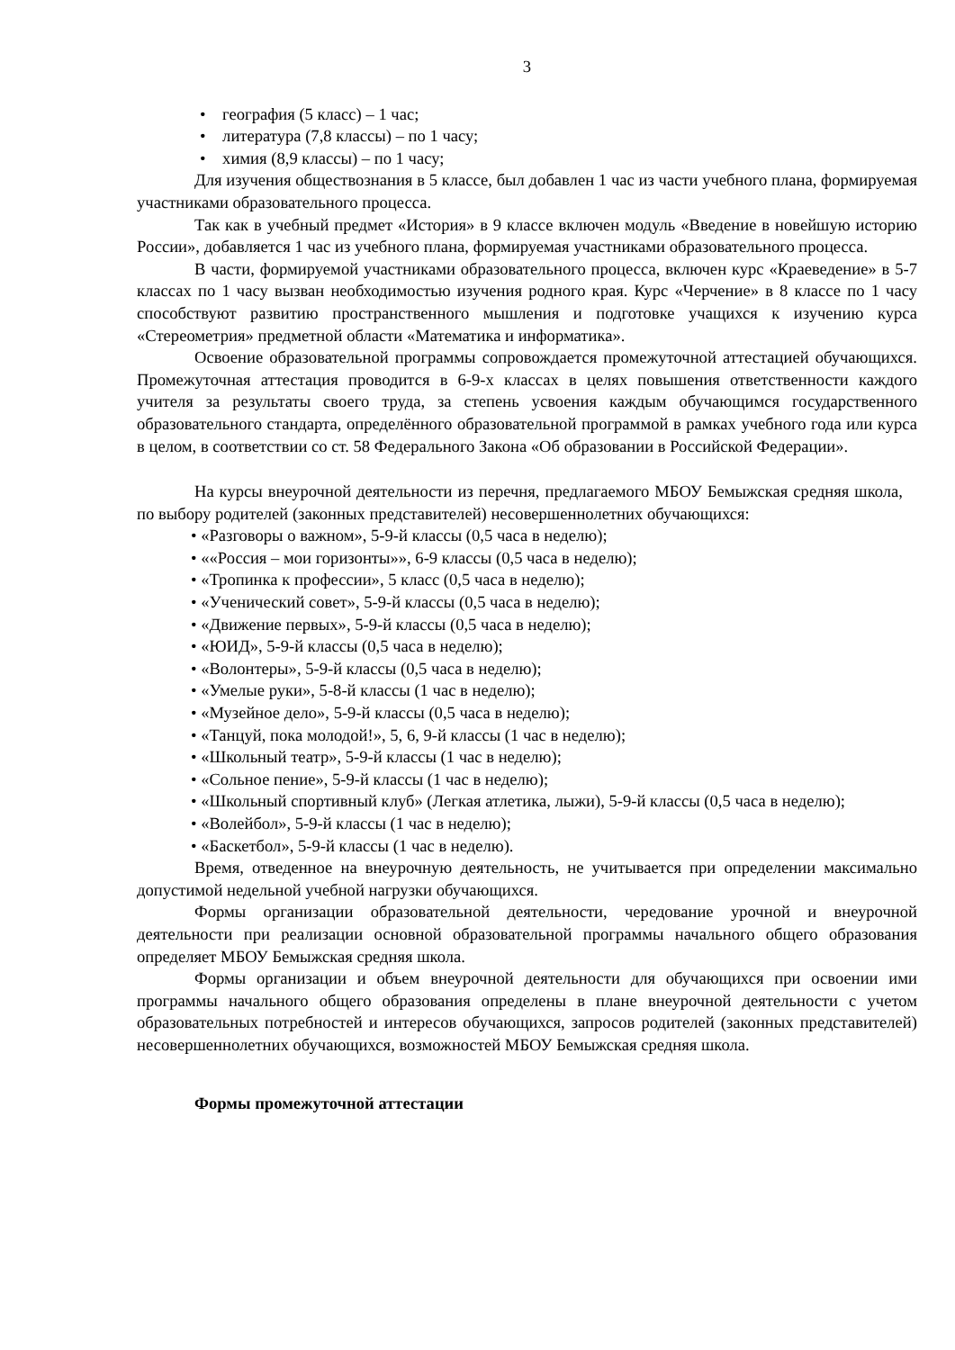3
• география (5 класс) – 1 час;
• литература (7,8 классы) – по 1 часу;
• химия (8,9 классы) – по 1 часу;
Для изучения обществознания в 5 классе, был добавлен 1 час из части учебного плана, формируемая участниками образовательного процесса.
Так как в учебный предмет «История» в 9 классе включен модуль «Введение в новейшую историю России», добавляется 1 час из учебного плана, формируемая участниками образовательного процесса.
В части, формируемой участниками образовательного процесса, включен курс «Краеведение» в 5-7 классах по 1 часу вызван необходимостью изучения родного края. Курс «Черчение» в 8 классе по 1 часу способствуют развитию пространственного мышления и подготовке учащихся к изучению курса «Стереометрия» предметной области «Математика и информатика».
Освоение образовательной программы сопровождается промежуточной аттестацией обучающихся. Промежуточная аттестация проводится в 6-9-х классах в целях повышения ответственности каждого учителя за результаты своего труда, за степень усвоения каждым обучающимся государственного образовательного стандарта, определённого образовательной программой в рамках учебного года или курса в целом, в соответствии со ст. 58 Федерального Закона «Об образовании в Российской Федерации».
На курсы внеурочной деятельности из перечня, предлагаемого МБОУ Бемыжская средняя школа, по выбору родителей (законных представителей) несовершеннолетних обучающихся:
• «Разговоры о важном», 5-9-й классы (0,5 часа в неделю);
• ««Россия – мои горизонты»», 6-9 классы (0,5 часа в неделю);
• «Тропинка к профессии», 5 класс (0,5 часа в неделю);
• «Ученический совет», 5-9-й классы (0,5 часа в неделю);
• «Движение первых», 5-9-й классы (0,5 часа в неделю);
• «ЮИД», 5-9-й классы (0,5 часа в неделю);
• «Волонтеры», 5-9-й классы (0,5 часа в неделю);
• «Умелые руки», 5-8-й классы (1 час в неделю);
• «Музейное дело», 5-9-й классы (0,5 часа в неделю);
• «Танцуй, пока молодой!», 5, 6, 9-й классы (1 час в неделю);
• «Школьный театр», 5-9-й классы (1 час в неделю);
• «Сольное пение», 5-9-й классы (1 час в неделю);
• «Школьный спортивный клуб» (Легкая атлетика, лыжи), 5-9-й классы (0,5 часа в неделю);
• «Волейбол», 5-9-й классы (1 час в неделю);
• «Баскетбол», 5-9-й классы (1 час в неделю).
Время, отведенное на внеурочную деятельность, не учитывается при определении максимально допустимой недельной учебной нагрузки обучающихся.
Формы организации образовательной деятельности, чередование урочной и внеурочной деятельности при реализации основной образовательной программы начального общего образования определяет МБОУ Бемыжская средняя школа.
Формы организации и объем внеурочной деятельности для обучающихся при освоении ими программы начального общего образования определены в плане внеурочной деятельности с учетом образовательных потребностей и интересов обучающихся, запросов родителей (законных представителей) несовершеннолетних обучающихся, возможностей МБОУ Бемыжская средняя школа.
Формы промежуточной аттестации